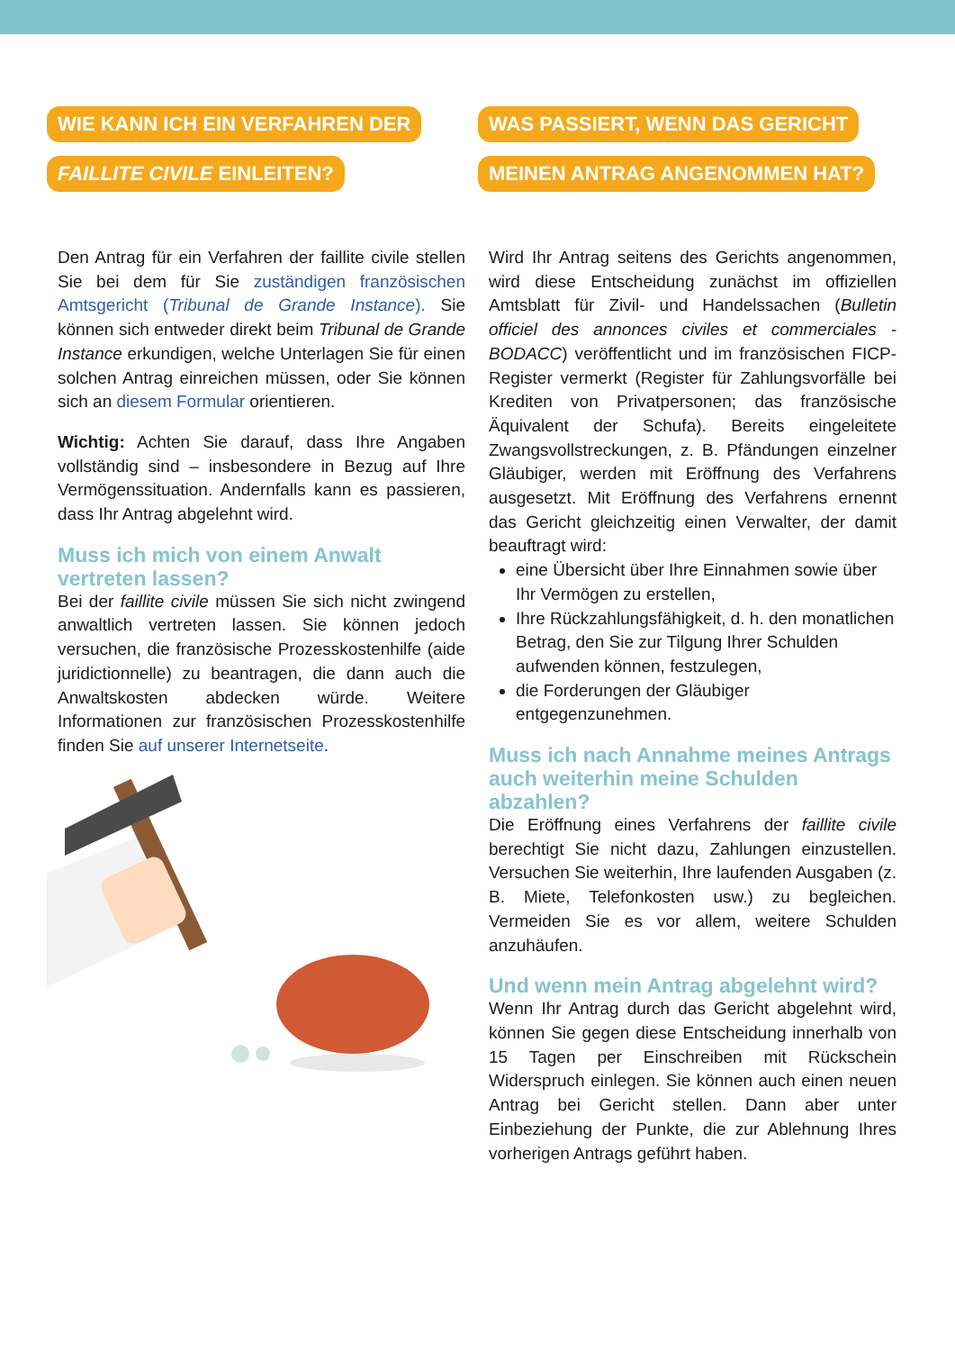WIE KANN ICH EIN VERFAHREN DER
FAILLITE CIVILE EINLEITEN?
Den Antrag für ein Verfahren der faillite civile stellen Sie bei dem für Sie zuständigen französischen Amtsgericht (Tribunal de Grande Instance). Sie können sich entweder direkt beim Tribunal de Grande Instance erkundigen, welche Unterlagen Sie für einen solchen Antrag einreichen müssen, oder Sie können sich an diesem Formular orientieren.
Wichtig: Achten Sie darauf, dass Ihre Angaben vollständig sind – insbesondere in Bezug auf Ihre Vermögenssituation. Andernfalls kann es passieren, dass Ihr Antrag abgelehnt wird.
Muss ich mich von einem Anwalt vertreten lassen?
Bei der faillite civile müssen Sie sich nicht zwingend anwaltlich vertreten lassen. Sie können jedoch versuchen, die französische Prozesskostenhilfe (aide juridictionnelle) zu beantragen, die dann auch die Anwaltskosten abdecken würde. Weitere Informationen zur französischen Prozesskostenhilfe finden Sie auf unserer Internetseite.
WAS PASSIERT, WENN DAS GERICHT
MEINEN ANTRAG ANGENOMMEN HAT?
Wird Ihr Antrag seitens des Gerichts angenommen, wird diese Entscheidung zunächst im offiziellen Amtsblatt für Zivil- und Handelssachen (Bulletin officiel des annonces civiles et commerciales - BODACC) veröffentlicht und im französischen FICP-Register vermerkt (Register für Zahlungsvorfälle bei Krediten von Privatpersonen; das französische Äquivalent der Schufa). Bereits eingeleitete Zwangsvollstreckungen, z. B. Pfändungen einzelner Gläubiger, werden mit Eröffnung des Verfahrens ausgesetzt. Mit Eröffnung des Verfahrens ernennt das Gericht gleichzeitig einen Verwalter, der damit beauftragt wird:
eine Übersicht über Ihre Einnahmen sowie über Ihr Vermögen zu erstellen,
Ihre Rückzahlungsfähigkeit, d. h. den monatlichen Betrag, den Sie zur Tilgung Ihrer Schulden aufwenden können, festzulegen,
die Forderungen der Gläubiger entgegenzunehmen.
Muss ich nach Annahme meines Antrags auch weiterhin meine Schulden abzahlen?
Die Eröffnung eines Verfahrens der faillite civile berechtigt Sie nicht dazu, Zahlungen einzustellen. Versuchen Sie weiterhin, Ihre laufenden Ausgaben (z. B. Miete, Telefonkosten usw.) zu begleichen. Vermeiden Sie es vor allem, weitere Schulden anzuhäufen.
Und wenn mein Antrag abgelehnt wird?
Wenn Ihr Antrag durch das Gericht abgelehnt wird, können Sie gegen diese Entscheidung innerhalb von 15 Tagen per Einschreiben mit Rückschein Widerspruch einlegen. Sie können auch einen neuen Antrag bei Gericht stellen. Dann aber unter Einbeziehung der Punkte, die zur Ablehnung Ihres vorherigen Antrags geführt haben.